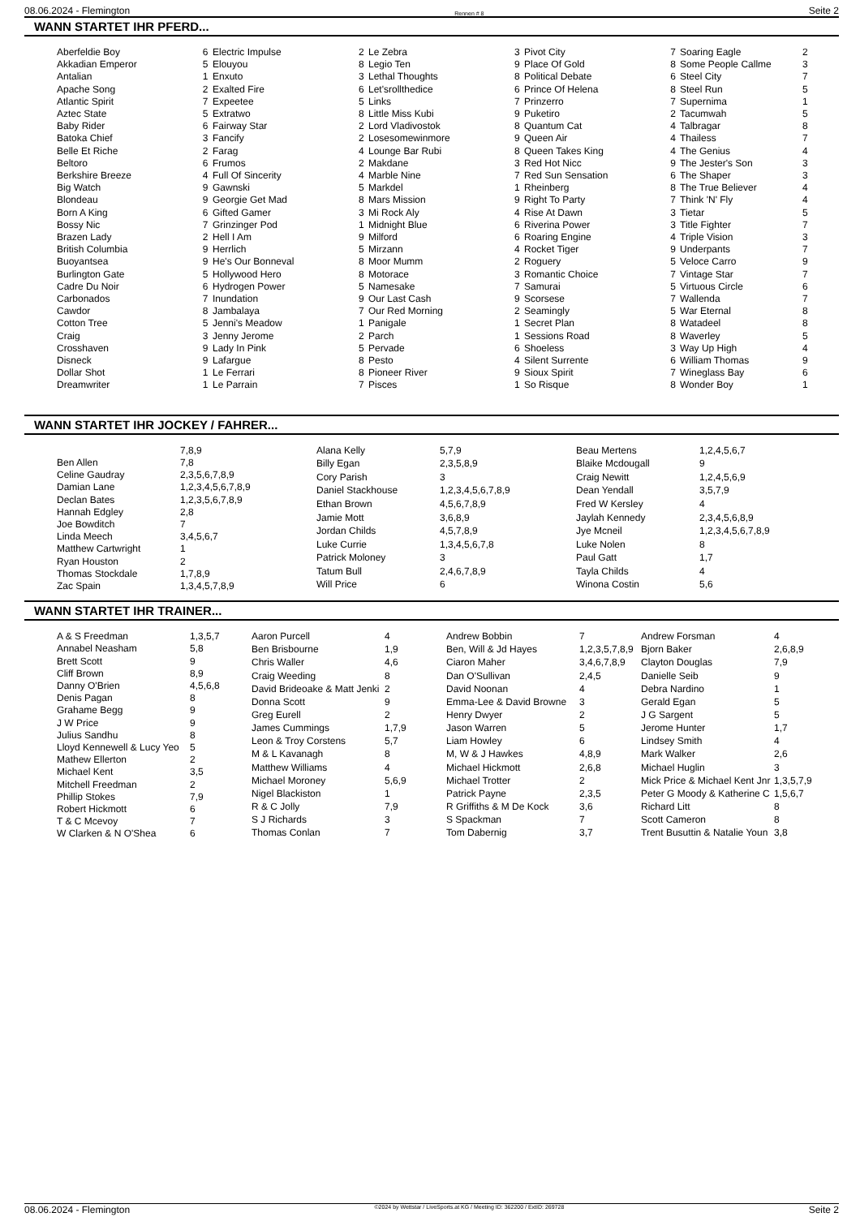08.06.2024 - Flemington Rennen # 8 Seite 2
WANN STARTET IHR PFERD...
| Aberfeldie Boy | 6 |
| Akkadian Emperor | 5 |
| Antalian | 1 |
| Apache Song | 2 |
| Atlantic Spirit | 7 |
| Aztec State | 5 |
| Baby Rider | 6 |
| Batoka Chief | 3 |
| Belle Et Riche | 2 |
| Beltoro | 6 |
| Berkshire Breeze | 4 |
| Big Watch | 9 |
| Blondeau | 9 |
| Born A King | 6 |
| Bossy Nic | 7 |
| Brazen Lady | 2 |
| British Columbia | 9 |
| Buoyantsea | 9 |
| Burlington Gate | 5 |
| Cadre Du Noir | 6 |
| Carbonados | 7 |
| Cawdor | 8 |
| Cotton Tree | 5 |
| Craig | 3 |
| Crosshaven | 9 |
| Disneck | 9 |
| Dollar Shot | 1 |
| Dreamwriter | 1 |
| Electric Impulse | 2 |
| Elouyou | 8 |
| Enxuto | 3 |
| Exalted Fire | 6 |
| Expeetee | 5 |
| Extratwo | 8 |
| Fairway Star | 2 |
| Fancify | 2 |
| Farag | 4 |
| Frumos | 2 |
| Full Of Sincerity | 4 |
| Gawnski | 5 |
| Georgie Get Mad | 8 |
| Gifted Gamer | 3 |
| Grinzinger Pod | 1 |
| Hell I Am | 9 |
| Herrlich | 5 |
| He's Our Bonneval | 8 |
| Hollywood Hero | 8 |
| Hydrogen Power | 5 |
| Inundation | 9 |
| Jambalaya | 7 |
| Jenni's Meadow | 1 |
| Jenny Jerome | 2 |
| Lady In Pink | 5 |
| Lafargue | 8 |
| Le Ferrari | 8 |
| Le Parrain | 7 |
| Le Zebra | 3 |
| Legio Ten | 9 |
| Lethal Thoughts | 8 |
| Let'srollthedice | 6 |
| Links | 7 |
| Little Miss Kubi | 9 |
| Lord Vladivostok | 8 |
| Losesomewinmore | 9 |
| Lounge Bar Rubi | 8 |
| Makdane | 3 |
| Marble Nine | 7 |
| Markdel | 1 |
| Mars Mission | 9 |
| Mi Rock Aly | 4 |
| Midnight Blue | 6 |
| Milford | 6 |
| Mirzann | 4 |
| Moor Mumm | 2 |
| Motorace | 3 |
| Namesake | 7 |
| Our Last Cash | 9 |
| Our Red Morning | 2 |
| Panigale | 1 |
| Parch | 1 |
| Pervade | 6 |
| Pesto | 4 |
| Pioneer River | 9 |
| Pisces | 1 |
| Pivot City | 7 |
| Place Of Gold | 8 |
| Political Debate | 6 |
| Prince Of Helena | 8 |
| Prinzerro | 7 |
| Puketiro | 2 |
| Quantum Cat | 4 |
| Queen Air | 4 |
| Queen Takes King | 4 |
| Red Hot Nicc | 9 |
| Red Sun Sensation | 6 |
| Rheinberg | 8 |
| Right To Party | 7 |
| Rise At Dawn | 3 |
| Riverina Power | 3 |
| Roaring Engine | 4 |
| Rocket Tiger | 9 |
| Roguery | 5 |
| Romantic Choice | 7 |
| Samurai | 5 |
| Scorsese | 7 |
| Seamingly | 5 |
| Secret Plan | 8 |
| Sessions Road | 8 |
| Shoeless | 3 |
| Silent Surrente | 6 |
| Sioux Spirit | 7 |
| So Risque | 8 |
| Soaring Eagle | 2 |
| Some People Callme | 3 |
| Steel City | 7 |
| Steel Run | 5 |
| Supernima | 1 |
| Tacumwah | 5 |
| Talbragar | 8 |
| Thailess | 7 |
| The Genius | 4 |
| The Jester's Son | 3 |
| The Shaper | 3 |
| The True Believer | 4 |
| Think 'N' Fly | 4 |
| Tietar | 5 |
| Title Fighter | 7 |
| Triple Vision | 3 |
| Underpants | 7 |
| Veloce Carro | 9 |
| Vintage Star | 7 |
| Virtuous Circle | 6 |
| Wallenda | 7 |
| War Eternal | 8 |
| Watadeel | 8 |
| Waverley | 5 |
| Way Up High | 4 |
| William Thomas | 9 |
| Wineglass Bay | 6 |
| Wonder Boy | 1 |
WANN STARTET IHR JOCKEY / FAHRER...
| | 7,8,9 |
| Ben Allen | 7,8 |
| Celine Gaudray | 2,3,5,6,7,8,9 |
| Damian Lane | 1,2,3,4,5,6,7,8,9 |
| Declan Bates | 1,2,3,5,6,7,8,9 |
| Hannah Edgley | 2,8 |
| Joe Bowditch | 7 |
| Linda Meech | 3,4,5,6,7 |
| Matthew Cartwright | 1 |
| Ryan Houston | 2 |
| Thomas Stockdale | 1,7,8,9 |
| Zac Spain | 1,3,4,5,7,8,9 |
| Alana Kelly | 5,7,9 |
| Billy Egan | 2,3,5,8,9 |
| Cory Parish | 3 |
| Daniel Stackhouse | 1,2,3,4,5,6,7,8,9 |
| Ethan Brown | 4,5,6,7,8,9 |
| Jamie Mott | 3,6,8,9 |
| Jordan Childs | 4,5,7,8,9 |
| Luke Currie | 1,3,4,5,6,7,8 |
| Patrick Moloney | 3 |
| Tatum Bull | 2,4,6,7,8,9 |
| Will Price | 6 |
| Beau Mertens | 1,2,4,5,6,7 |
| Blaike Mcdougall | 9 |
| Craig Newitt | 1,2,4,5,6,9 |
| Dean Yendall | 3,5,7,9 |
| Fred W Kersley | 4 |
| Jaylah Kennedy | 2,3,4,5,6,8,9 |
| Jye Mcneil | 1,2,3,4,5,6,7,8,9 |
| Luke Nolen | 8 |
| Paul Gatt | 1,7 |
| Tayla Childs | 4 |
| Winona Costin | 5,6 |
WANN STARTET IHR TRAINER...
| A & S Freedman | 1,3,5,7 |
| Annabel Neasham | 5,8 |
| Brett Scott | 9 |
| Cliff Brown | 8,9 |
| Danny O'Brien | 4,5,6,8 |
| Denis Pagan | 8 |
| Grahame Begg | 9 |
| J W Price | 9 |
| Julius Sandhu | 8 |
| Lloyd Kennewell & Lucy Yeo | 5 |
| Mathew Ellerton | 2 |
| Michael Kent | 3,5 |
| Mitchell Freedman | 2 |
| Phillip Stokes | 7,9 |
| Robert Hickmott | 6 |
| T & C Mcevoy | 7 |
| W Clarken & N O'Shea | 6 |
| Aaron Purcell | 4 |
| Ben Brisbourne | 1,9 |
| Chris Waller | 4,6 |
| Craig Weeding | 8 |
| David Brideoake & Matt Jenki | 2 |
| Donna Scott | 9 |
| Greg Eurell | 2 |
| James Cummings | 1,7,9 |
| Leon & Troy Corstens | 5,7 |
| M & L Kavanagh | 8 |
| Matthew Williams | 4 |
| Michael Moroney | 5,6,9 |
| Nigel Blackiston | 1 |
| R & C Jolly | 7,9 |
| S J Richards | 3 |
| Thomas Conlan | 7 |
| Andrew Bobbin | 7 |
| Ben, Will & Jd Hayes | 1,2,3,5,7,8,9 |
| Ciaron Maher | 3,4,6,7,8,9 |
| Dan O'Sullivan | 2,4,5 |
| David Noonan | 4 |
| Emma-Lee & David Browne | 3 |
| Henry Dwyer | 2 |
| Jason Warren | 5 |
| Liam Howley | 6 |
| M, W & J Hawkes | 4,8,9 |
| Michael Hickmott | 2,6,8 |
| Michael Trotter | 2 |
| Patrick Payne | 2,3,5 |
| R Griffiths & M De Kock | 3,6 |
| S Spackman | 7 |
| Tom Dabernig | 3,7 |
| Andrew Forsman | 4 |
| Bjorn Baker | 2,6,8,9 |
| Clayton Douglas | 7,9 |
| Danielle Seib | 9 |
| Debra Nardino | 1 |
| Gerald Egan | 5 |
| J G Sargent | 5 |
| Jerome Hunter | 1,7 |
| Lindsey Smith | 4 |
| Mark Walker | 2,6 |
| Michael Huglin | 3 |
| Mick Price & Michael Kent Jnr | 1,3,5,7,9 |
| Peter G Moody & Katherine C | 1,5,6,7 |
| Richard Litt | 8 |
| Scott Cameron | 8 |
| Trent Busuttin & Natalie Youn | 3,8 |
08.06.2024 - Flemington ©2024 by Wettstar / LiveSports.at KG / Meeting ID: 362200 / ExtID: 269728 Seite 2